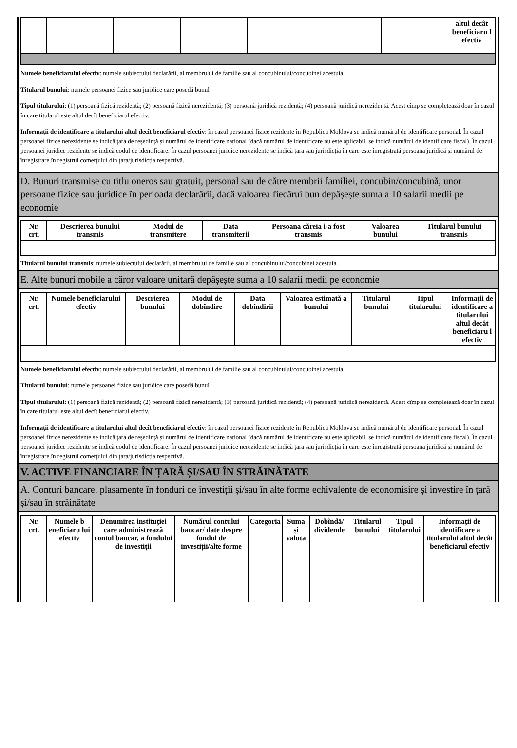| | | | | | | | altul decât beneficiaru l efectiv |
| --- | --- | --- | --- | --- | --- | --- | --- |
Numele beneficiarului efectiv: numele subiectului declarării, al membrului de familie sau al concubinului/concubinei acestuia.
Titularul bunului: numele persoanei fizice sau juridice care posedă bunul
Tipul titularului: (1) persoană fizică rezidentă; (2) persoană fizică nerezidentă; (3) persoană juridică rezidentă; (4) persoană juridică nerezidentă. Acest cîmp se completează doar în cazul în care titularul este altul decît beneficiarul efectiv.
Informații de identificare a titularului altul decît beneficiarul efectiv: în cazul persoanei fizice rezidente în Republica Moldova se indică numărul de identificare personal. În cazul persoanei fizice nerezidente se indică țara de reședință și numărul de identificare național (dacă numărul de identificare nu este aplicabil, se indică numărul de identificare fiscal). În cazul persoanei juridice rezidente se indică codul de identificare. În cazul persoanei juridice nerezidente se indică țara sau jurisdicția în care este înregistrată persoana juridică și numărul de înregistrare în registrul comerțului din țara/jurisdicția respectivă.
D. Bunuri transmise cu titlu oneros sau gratuit, personal sau de către membrii familiei, concubin/concubină, unor persoane fizice sau juridice în perioada declarării, dacă valoarea fiecărui bun depășește suma a 10 salarii medii pe economie
| Nr. crt. | Descrierea bunului transmis | Modul de transmitere | Data transmiterii | Persoana căreia i-a fost transmis | Valoarea bunului | Titularul bunului transmis |
| --- | --- | --- | --- | --- | --- | --- |
| - | | | | | | |
Titularul bunului transmis: numele subiectului declarării, al membrului de familie sau al concubinului/concubinei acestuia.
E. Alte bunuri mobile a căror valoare unitară depășește suma a 10 salarii medii pe economie
| Nr. crt. | Numele beneficiarului efectiv | Descrierea bunului | Modul de dobîndire | Data dobîndirii | Valoarea estimată a bunului | Titularul bunului | Tipul titularului | Informații de identificare a titularului altul decât beneficiaru l efectiv |
| --- | --- | --- | --- | --- | --- | --- | --- | --- |
| - | | | | | | | | |
Numele beneficiarului efectiv: numele subiectului declarării, al membrului de familie sau al concubinului/concubinei acestuia.
Titularul bunului: numele persoanei fizice sau juridice care posedă bunul
Tipul titularului: (1) persoană fizică rezidentă; (2) persoană fizică nerezidentă; (3) persoană juridică rezidentă; (4) persoană juridică nerezidentă. Acest cîmp se completează doar în cazul în care titularul este altul decît beneficiarul efectiv.
Informații de identificare a titularului altul decît beneficiarul efectiv: în cazul persoanei fizice rezidente în Republica Moldova se indică numărul de identificare personal. În cazul persoanei fizice nerezidente se indică țara de reședință și numărul de identificare național (dacă numărul de identificare nu este aplicabil, se indică numărul de identificare fiscal). În cazul persoanei juridice rezidente se indică codul de identificare. În cazul persoanei juridice nerezidente se indică țara sau jurisdicția în care este înregistrată persoana juridică și numărul de înregistrare în registrul comerțului din țara/jurisdicția respectivă.
V. ACTIVE FINANCIARE ÎN ȚARĂ ȘI/SAU ÎN STRĂINĂTATE
A. Conturi bancare, plasamente în fonduri de investiții și/sau în alte forme echivalente de economisire și investire în țară și/sau în străinătate
| Nr. crt. | Numele b eneficiaru lui efectiv | Denumirea instituției care administrează contul bancar, a fondului de investiții | Numărul contului bancar/ date despre fondul de investiții/alte forme | Categoria | Suma și valuta | Dobîndă/ dividende | Titularul bunului | Tipul titularului | Informații de identificare a titularului altul decât beneficiarul efectiv |
| --- | --- | --- | --- | --- | --- | --- | --- | --- | --- |